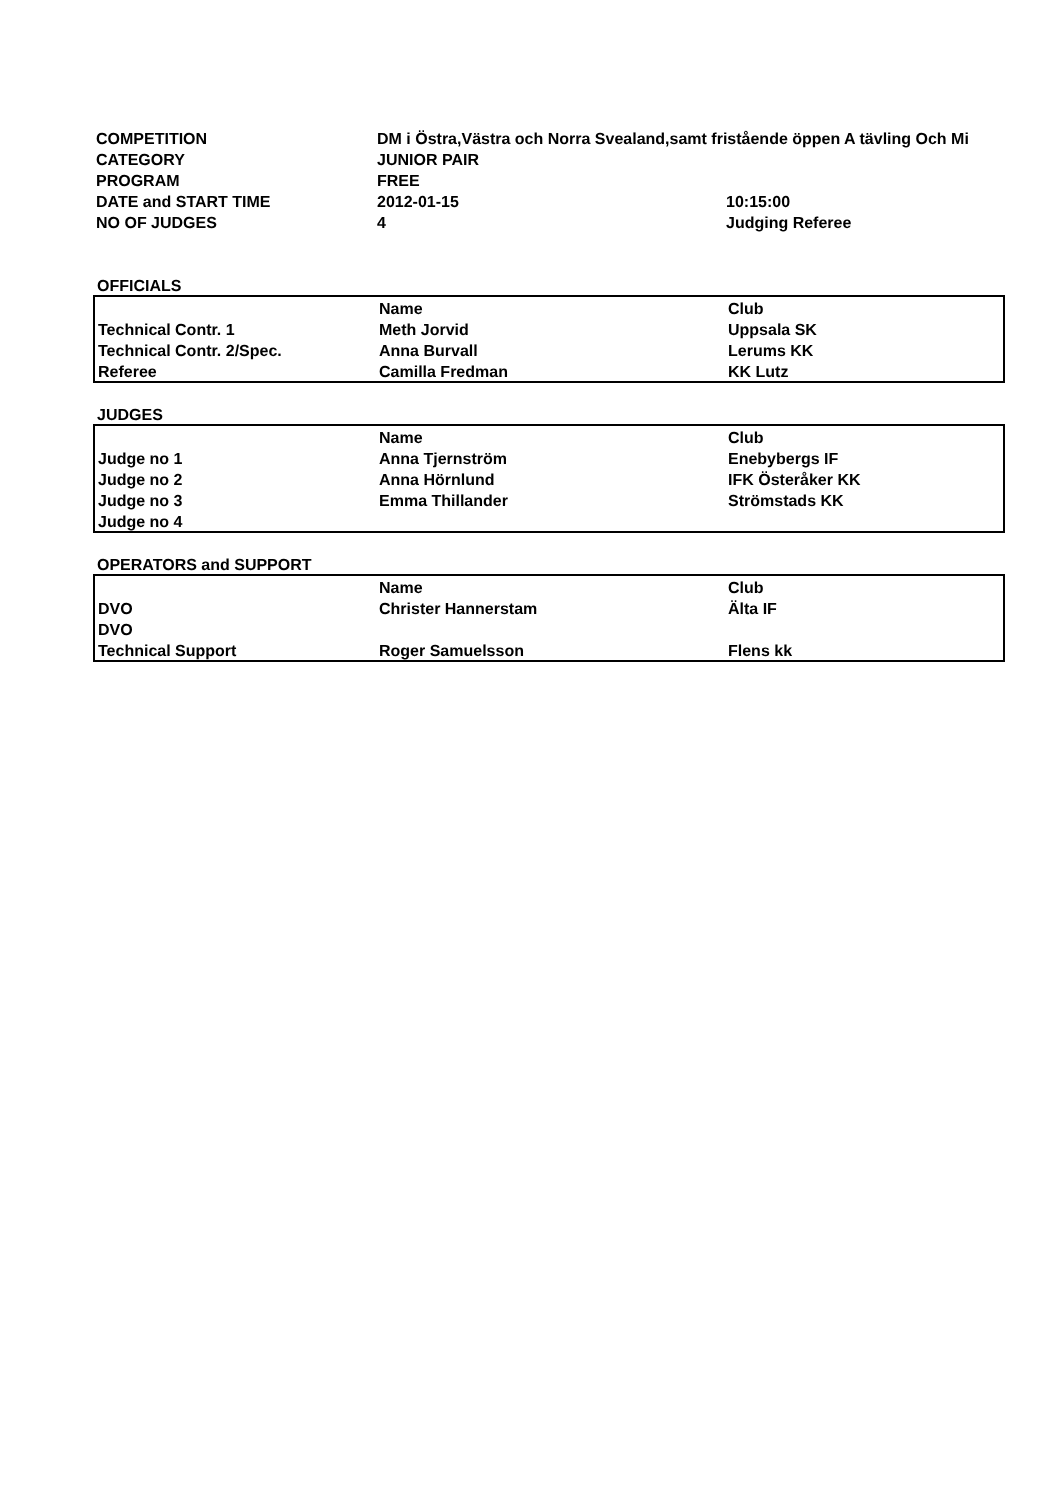| COMPETITION | DM i Östra,Västra och Norra Svealand,samt fristående öppen A tävling Och Mi | |
| CATEGORY | JUNIOR PAIR | |
| PROGRAM | FREE | |
| DATE and START TIME | 2012-01-15 | 10:15:00 |
| NO OF JUDGES | 4 | Judging Referee |
OFFICIALS
| | Name | Club |
| Technical Contr. 1 | Meth Jorvid | Uppsala SK |
| Technical Contr. 2/Spec. | Anna Burvall | Lerums KK |
| Referee | Camilla Fredman | KK Lutz |
JUDGES
| | Name | Club |
| Judge no 1 | Anna Tjernström | Enebybergs IF |
| Judge no 2 | Anna Hörnlund | IFK Österåker KK |
| Judge no 3 | Emma Thillander | Strömstads KK |
| Judge no 4 | | |
OPERATORS and SUPPORT
| | Name | Club |
| DVO | Christer Hannerstam | Älta IF |
| DVO | | |
| Technical Support | Roger Samuelsson | Flens kk |